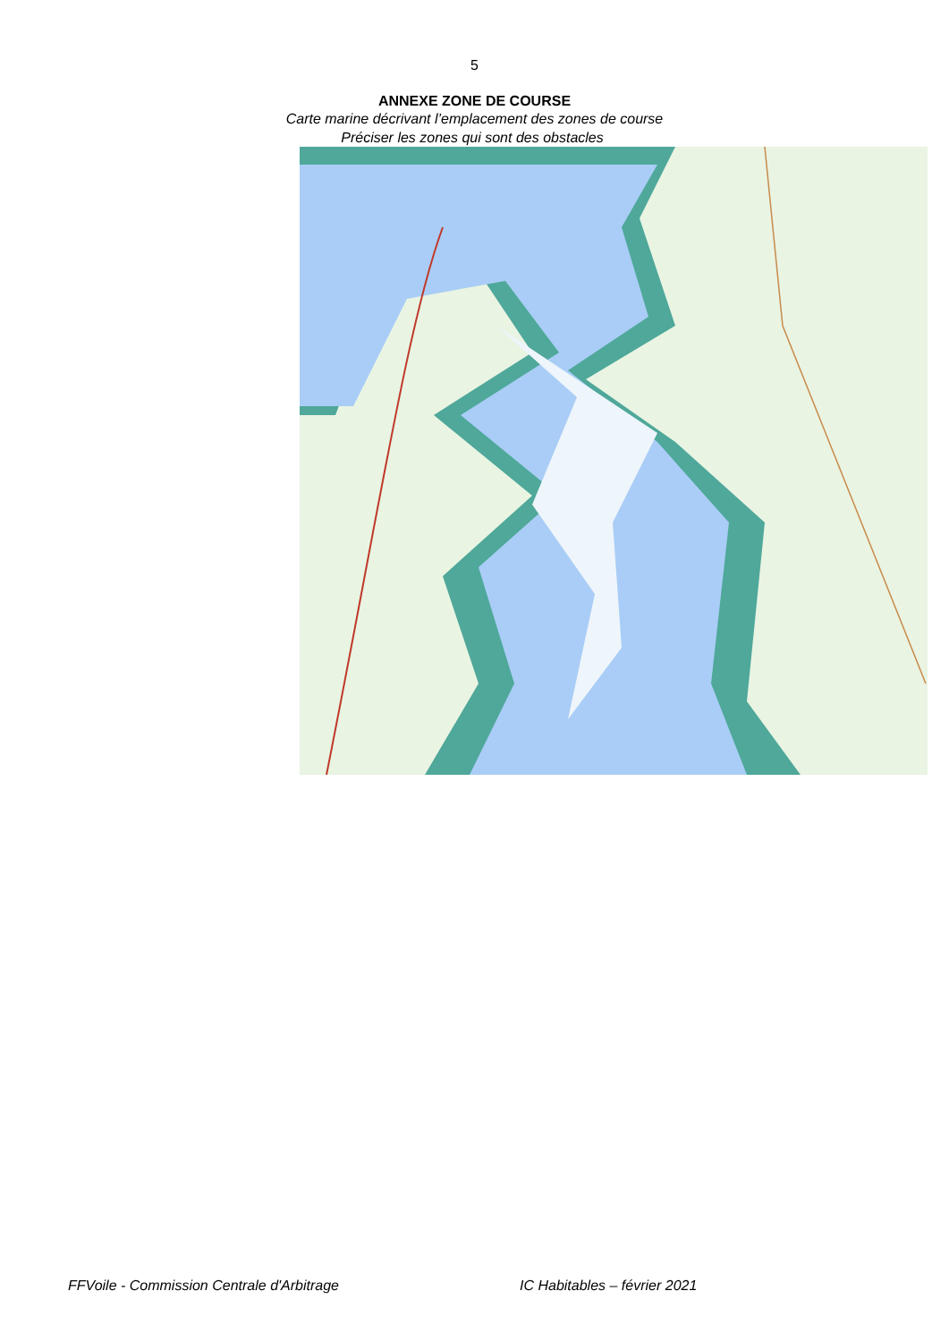5
ANNEXE ZONE DE COURSE
Carte marine décrivant l’emplacement des zones de course
Préciser les zones qui sont des obstacles
FFVoile - Commission Centrale d'Arbitrage IC Habitables – février 2021